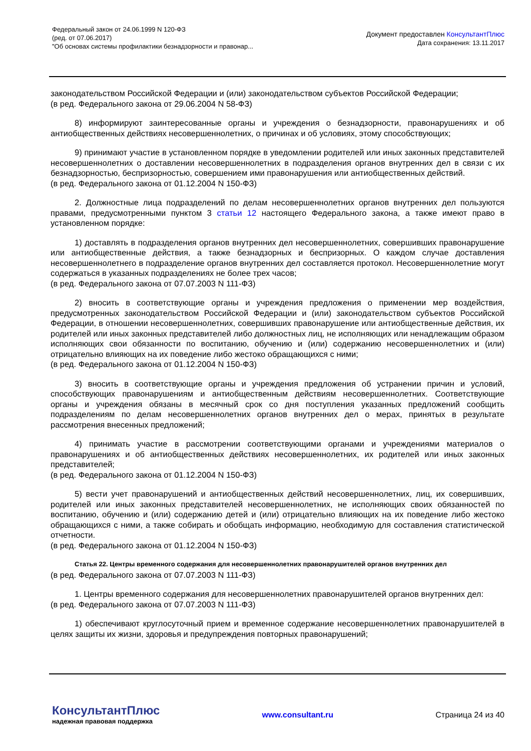Федеральный закон от 24.06.1999 N 120-ФЗ
(ред. от 07.06.2017)
"Об основах системы профилактики безнадзорности и правонар...
Документ предоставлен КонсультантПлюс
Дата сохранения: 13.11.2017
законодательством Российской Федерации и (или) законодательством субъектов Российской Федерации;
(в ред. Федерального закона от 29.06.2004 N 58-ФЗ)
8) информируют заинтересованные органы и учреждения о безнадзорности, правонарушениях и об антиобщественных действиях несовершеннолетних, о причинах и об условиях, этому способствующих;
9) принимают участие в установленном порядке в уведомлении родителей или иных законных представителей несовершеннолетних о доставлении несовершеннолетних в подразделения органов внутренних дел в связи с их безнадзорностью, беспризорностью, совершением ими правонарушения или антиобщественных действий.
(в ред. Федерального закона от 01.12.2004 N 150-ФЗ)
2. Должностные лица подразделений по делам несовершеннолетних органов внутренних дел пользуются правами, предусмотренными пунктом 3 статьи 12 настоящего Федерального закона, а также имеют право в установленном порядке:
1) доставлять в подразделения органов внутренних дел несовершеннолетних, совершивших правонарушение или антиобщественные действия, а также безнадзорных и беспризорных. О каждом случае доставления несовершеннолетнего в подразделение органов внутренних дел составляется протокол. Несовершеннолетние могут содержаться в указанных подразделениях не более трех часов;
(в ред. Федерального закона от 07.07.2003 N 111-ФЗ)
2) вносить в соответствующие органы и учреждения предложения о применении мер воздействия, предусмотренных законодательством Российской Федерации и (или) законодательством субъектов Российской Федерации, в отношении несовершеннолетних, совершивших правонарушение или антиобщественные действия, их родителей или иных законных представителей либо должностных лиц, не исполняющих или ненадлежащим образом исполняющих свои обязанности по воспитанию, обучению и (или) содержанию несовершеннолетних и (или) отрицательно влияющих на их поведение либо жестоко обращающихся с ними;
(в ред. Федерального закона от 01.12.2004 N 150-ФЗ)
3) вносить в соответствующие органы и учреждения предложения об устранении причин и условий, способствующих правонарушениям и антиобщественным действиям несовершеннолетних. Соответствующие органы и учреждения обязаны в месячный срок со дня поступления указанных предложений сообщить подразделениям по делам несовершеннолетних органов внутренних дел о мерах, принятых в результате рассмотрения внесенных предложений;
4) принимать участие в рассмотрении соответствующими органами и учреждениями материалов о правонарушениях и об антиобщественных действиях несовершеннолетних, их родителей или иных законных представителей;
(в ред. Федерального закона от 01.12.2004 N 150-ФЗ)
5) вести учет правонарушений и антиобщественных действий несовершеннолетних, лиц, их совершивших, родителей или иных законных представителей несовершеннолетних, не исполняющих своих обязанностей по воспитанию, обучению и (или) содержанию детей и (или) отрицательно влияющих на их поведение либо жестоко обращающихся с ними, а также собирать и обобщать информацию, необходимую для составления статистической отчетности.
(в ред. Федерального закона от 01.12.2004 N 150-ФЗ)
Статья 22. Центры временного содержания для несовершеннолетних правонарушителей органов внутренних дел
(в ред. Федерального закона от 07.07.2003 N 111-ФЗ)
1. Центры временного содержания для несовершеннолетних правонарушителей органов внутренних дел:
(в ред. Федерального закона от 07.07.2003 N 111-ФЗ)
1) обеспечивают круглосуточный прием и временное содержание несовершеннолетних правонарушителей в целях защиты их жизни, здоровья и предупреждения повторных правонарушений;
КонсультантПлюс
надежная правовая поддержка
www.consultant.ru Страница 24 из 40